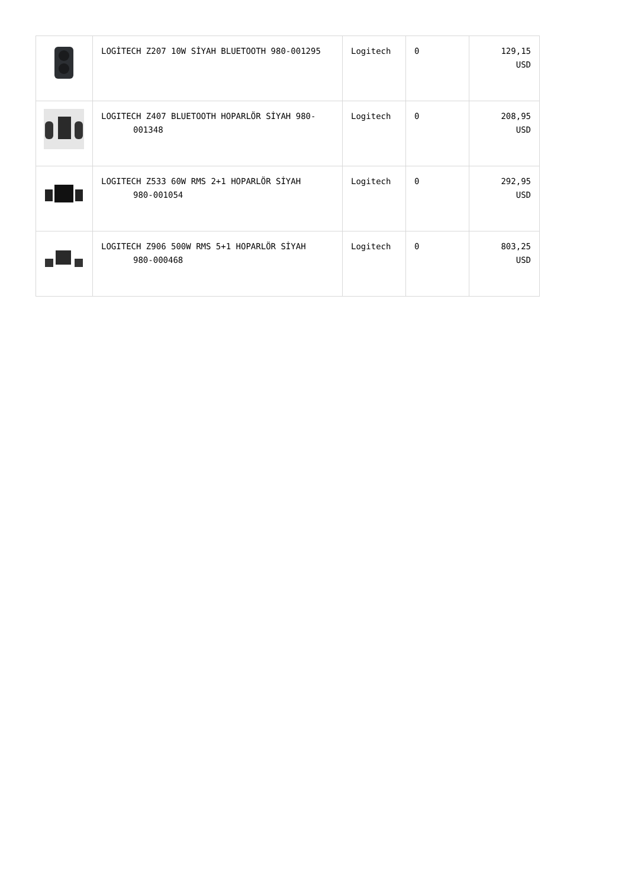| | LOGİTECH Z207 10W SİYAH BLUETOOTH 980-001295 | Logitech | 0 | 129,15 USD |
| | LOGITECH Z407 BLUETOOTH HOPARLÖR SİYAH 980- 001348 | Logitech | 0 | 208,95 USD |
| | LOGITECH Z533 60W RMS 2+1 HOPARLÖR SİYAH 980-001054 | Logitech | 0 | 292,95 USD |
| | LOGITECH Z906 500W RMS 5+1 HOPARLÖR SİYAH 980-000468 | Logitech | 0 | 803,25 USD |